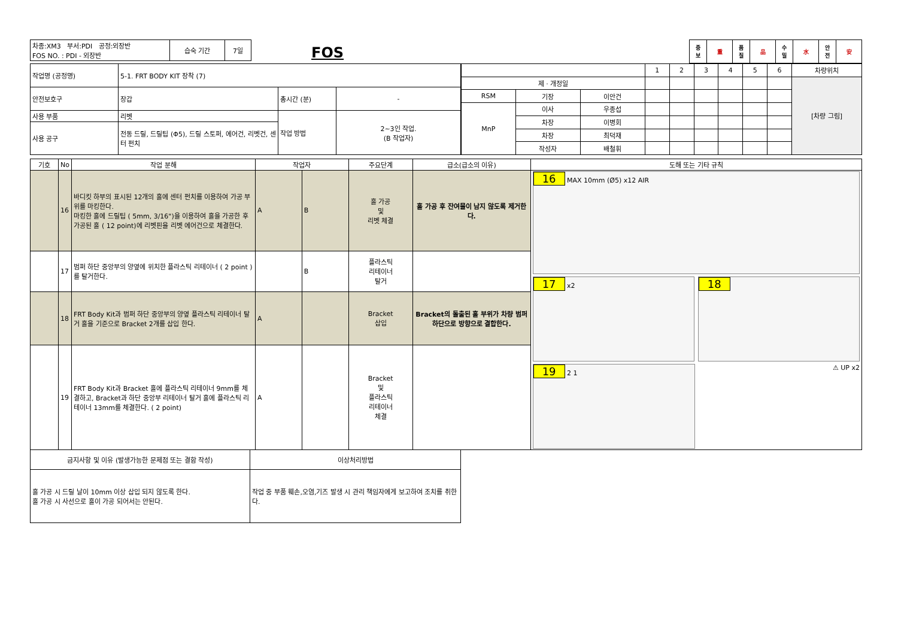| 차종:XM3 부서:PDI 공정:외장반 FOS NO. : PDI - 외장반 | 습숙 기간 | 7일 |
FOS
| 중 보 | 重 | 품 질 | 品 | 수 밀 | 水 | 안 전 | 安 |
| 작업명 (공정명) | 5-1. FRT BODY KIT 장착 (7) | | |
| 안전보호구 | 장갑 | 총시간 (분) | - |
| 사용 부품 | 리벳 | 작업 방법 | 2~3인 작업. (B 작업자) |
| 사용 공구 | 전동 드릴, 드릴팁 (Φ5), 드릴 스토퍼, 에어건, 리벳건, 센터 펀치 | | |
| | | | 1 | 2 | 3 | 4 | 5 | 6 | 차량위치 |
| 제 · 개정일 | | | | | | | | | [차량 그림] |
| RSM | 기장 | 이안건 | | | | | | | |
| MnP | 이사 | 우종섭 | | | | | | | |
| | 차장 | 이병회 | | | | | | | |
| | 차장 | 최덕재 | | | | | | | |
| | 작성자 | 배철휘 | | | | | | | |
| 기호 | No | 작업 분해 | 작업자 | | 주요단계 | 급소(급소의 이유) | 도해 또는 기타 규칙 |
| --- | --- | --- | --- | --- | --- | --- | --- |
| | 16 | 바디킷 하부의 표시된 12개의 홀에 센터 펀치를 이용하여 가공 부위를 마킹한다. 마킹한 홀에 드릴팁 ( 5mm, 3/16")을 이용하여 홀을 가공한 후 가공된 홀 ( 12 point)에 리벳핀을 리벳 에어건으로 체결한다. | A | B | 홀 가공 및 리벳 체결 | 홀 가공 후 잔여물이 남지 않도록 제거한다. | 16 MAX 10mm (Ø5) x12 AIR 17 x2 18 19 2 1 ⚠ UP x2 |
| | 17 | 범퍼 하단 중앙부의 양옆에 위치한 플라스틱 리테이너 ( 2 point )를 탈거한다. | | B | 플라스틱 리테이너 탈거 | | |
| | 18 | FRT Body Kit과 범퍼 하단 중앙부의 양옆 플라스틱 리테이너 탈거 홀을 기준으로 Bracket 2개를 삽입 한다. | A | | Bracket 삽입 | Bracket의 돌출된 홀 부위가 차량 범퍼 하단으로 방향으로 결합한다. | |
| | 19 | FRT Body Kit과 Bracket 홀에 플라스틱 리테이너 9mm를 체결하고, Bracket과 하단 중앙부 리테이너 탈거 홀에 플라스틱 리테이너 13mm를 체결한다. ( 2 point) | A | | Bracket 및 플라스틱 리테이너 체결 | | |
| 금지사항 및 이유 (발생가능한 문제점 또는 결함 작성) | 이상처리방법 |
| 홀 가공 시 드릴 날이 10mm 이상 삽입 되지 않도록 한다. 홀 가공 시 사선으로 홀이 가공 되어서는 안된다. | 작업 중 부품 훼손,오염,기즈 발생 시 관리 책임자에게 보고하여 조치를 취한다. |